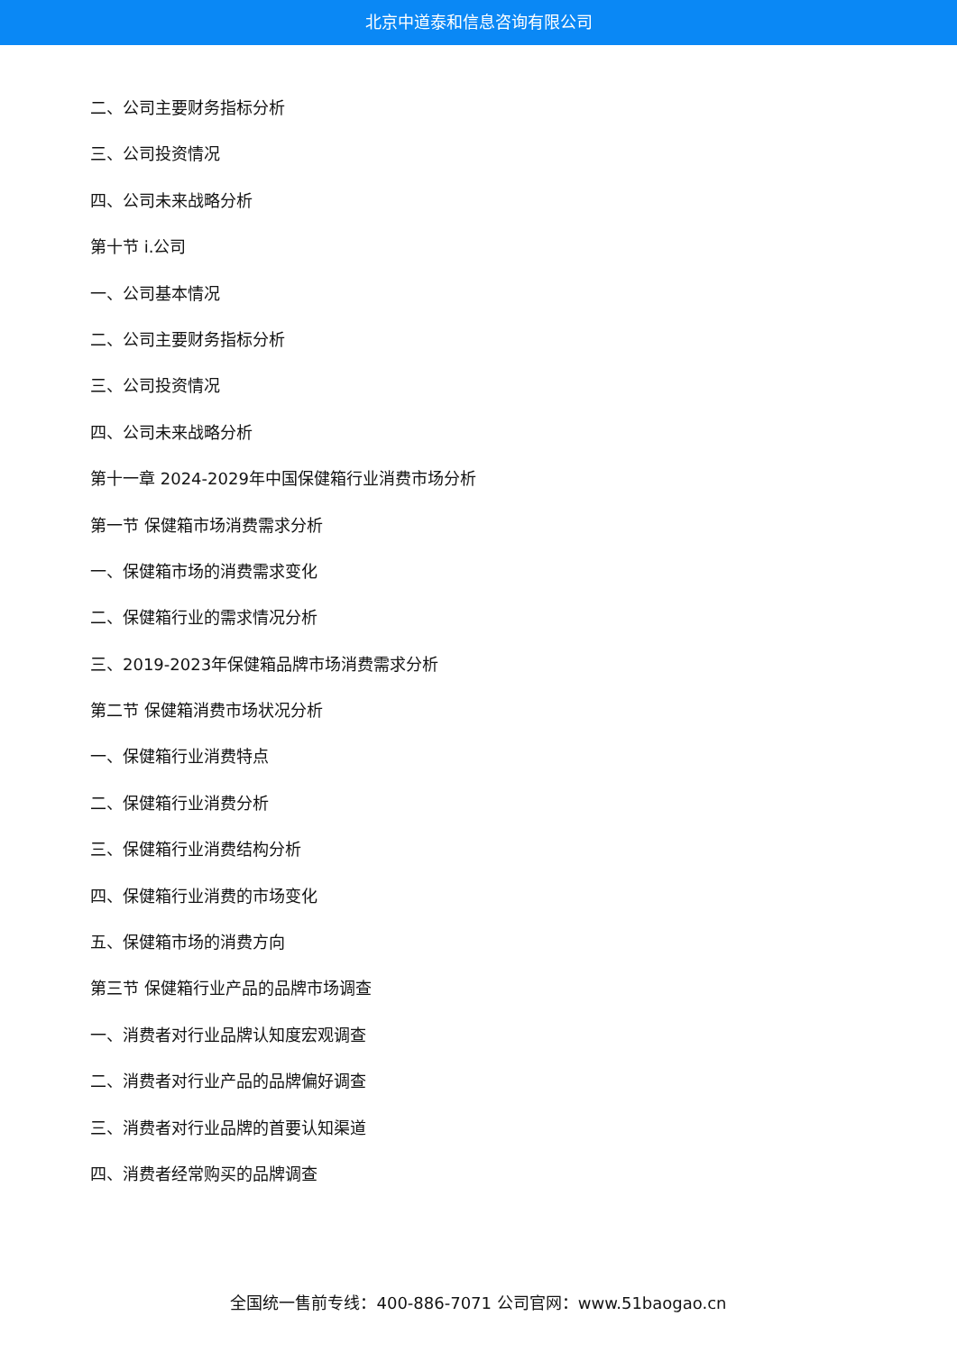北京中道泰和信息咨询有限公司
二、公司主要财务指标分析
三、公司投资情况
四、公司未来战略分析
第十节 i.公司
一、公司基本情况
二、公司主要财务指标分析
三、公司投资情况
四、公司未来战略分析
第十一章 2024-2029年中国保健箱行业消费市场分析
第一节 保健箱市场消费需求分析
一、保健箱市场的消费需求变化
二、保健箱行业的需求情况分析
三、2019-2023年保健箱品牌市场消费需求分析
第二节 保健箱消费市场状况分析
一、保健箱行业消费特点
二、保健箱行业消费分析
三、保健箱行业消费结构分析
四、保健箱行业消费的市场变化
五、保健箱市场的消费方向
第三节 保健箱行业产品的品牌市场调查
一、消费者对行业品牌认知度宏观调查
二、消费者对行业产品的品牌偏好调查
三、消费者对行业品牌的首要认知渠道
四、消费者经常购买的品牌调查
全国统一售前专线：400-886-7071 公司官网：www.51baogao.cn